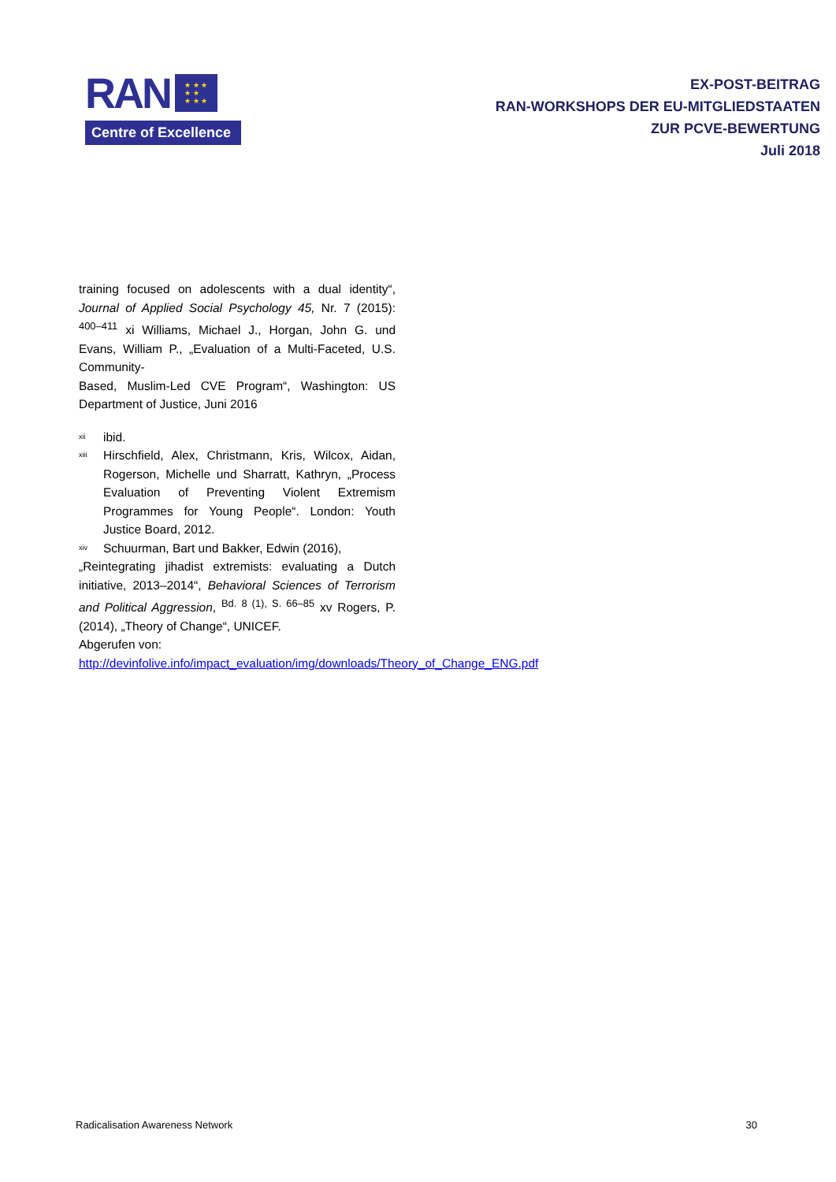RAN ★ ★ ★
★ ★
★ ★ ★
Centre of Excellence
EX-POST-BEITRAG
RAN-WORKSHOPS DER EU-MITGLIEDSTAATEN
ZUR PCVE-BEWERTUNG
Juli 2018
training focused on adolescents with a dual identity“, Journal of Applied Social Psychology 45, Nr. 7 (2015): <sup>400–411</sup> xi Williams, Michael J., Horgan, John G. und Evans, William P., „Evaluation of a Multi-Faceted, U.S. Community-
Based, Muslim-Led CVE Program“, Washington: US Department of Justice, Juni 2016
<sup>xii</sup> ibid.
<sup>xiii</sup> Hirschfield, Alex, Christmann, Kris, Wilcox, Aidan, Rogerson, Michelle und Sharratt, Kathryn, „Process Evaluation of Preventing Violent Extremism Programmes for Young People“. London: Youth Justice Board, 2012.
<sup>xiv</sup> Schuurman, Bart und Bakker, Edwin (2016),
„Reintegrating jihadist extremists: evaluating a Dutch initiative, 2013–2014“, Behavioral Sciences of Terrorism and Political Aggression, <sup>Bd. 8 (1), S. 66–85</sup> xv Rogers, P. (2014), „Theory of Change“, UNICEF.
Abgerufen von:
http://devinfolive.info/impact_evaluation/img/downloads/Theory_of_Change_ENG.pdf
Radicalisation Awareness Network 30